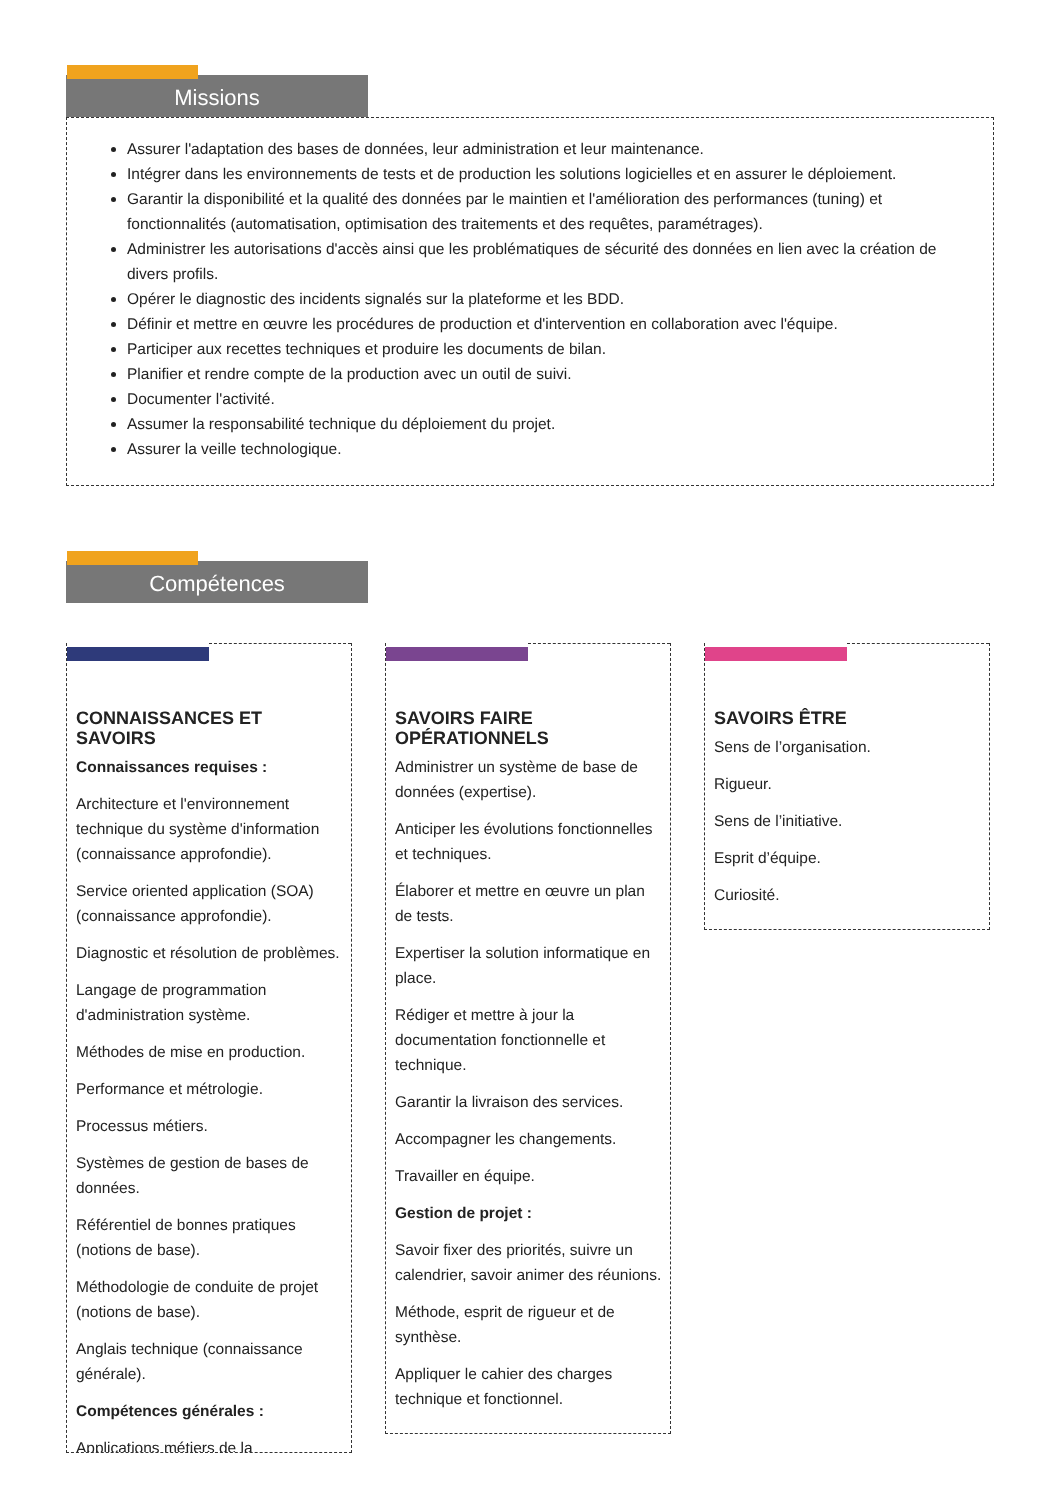Missions
Assurer l'adaptation des bases de données, leur administration et leur maintenance.
Intégrer dans les environnements de tests et de production les solutions logicielles et en assurer le déploiement.
Garantir la disponibilité et la qualité des données par le maintien et l'amélioration des performances (tuning) et fonctionnalités (automatisation, optimisation des traitements et des requêtes, paramétrages).
Administrer les autorisations d'accès ainsi que les problématiques de sécurité des données en lien avec la création de divers profils.
Opérer le diagnostic des incidents signalés sur la plateforme et les BDD.
Définir et mettre en œuvre les procédures de production et d'intervention en collaboration avec l'équipe.
Participer aux recettes techniques et produire les documents de bilan.
Planifier et rendre compte de la production avec un outil de suivi.
Documenter l'activité.
Assumer la responsabilité technique du déploiement du projet.
Assurer la veille technologique.
Compétences
CONNAISSANCES ET SAVOIRS
Connaissances requises :
Architecture et l'environnement technique du système d'information (connaissance approfondie).
Service oriented application (SOA) (connaissance approfondie).
Diagnostic et résolution de problèmes.
Langage de programmation d'administration système.
Méthodes de mise en production.
Performance et métrologie.
Processus métiers.
Systèmes de gestion de bases de données.
Référentiel de bonnes pratiques (notions de base).
Méthodologie de conduite de projet (notions de base).
Anglais technique (connaissance générale).
Compétences générales :
Applications métiers de la
SAVOIRS FAIRE OPÉRATIONNELS
Administrer un système de base de données (expertise).
Anticiper les évolutions fonctionnelles et techniques.
Élaborer et mettre en œuvre un plan de tests.
Expertiser la solution informatique en place.
Rédiger et mettre à jour la documentation fonctionnelle et technique.
Garantir la livraison des services.
Accompagner les changements.
Travailler en équipe.
Gestion de projet :
Savoir fixer des priorités, suivre un calendrier, savoir animer des réunions.
Méthode, esprit de rigueur et de synthèse.
Appliquer le cahier des charges technique et fonctionnel.
SAVOIRS ÊTRE
Sens de l’organisation.
Rigueur.
Sens de l’initiative.
Esprit d’équipe.
Curiosité.